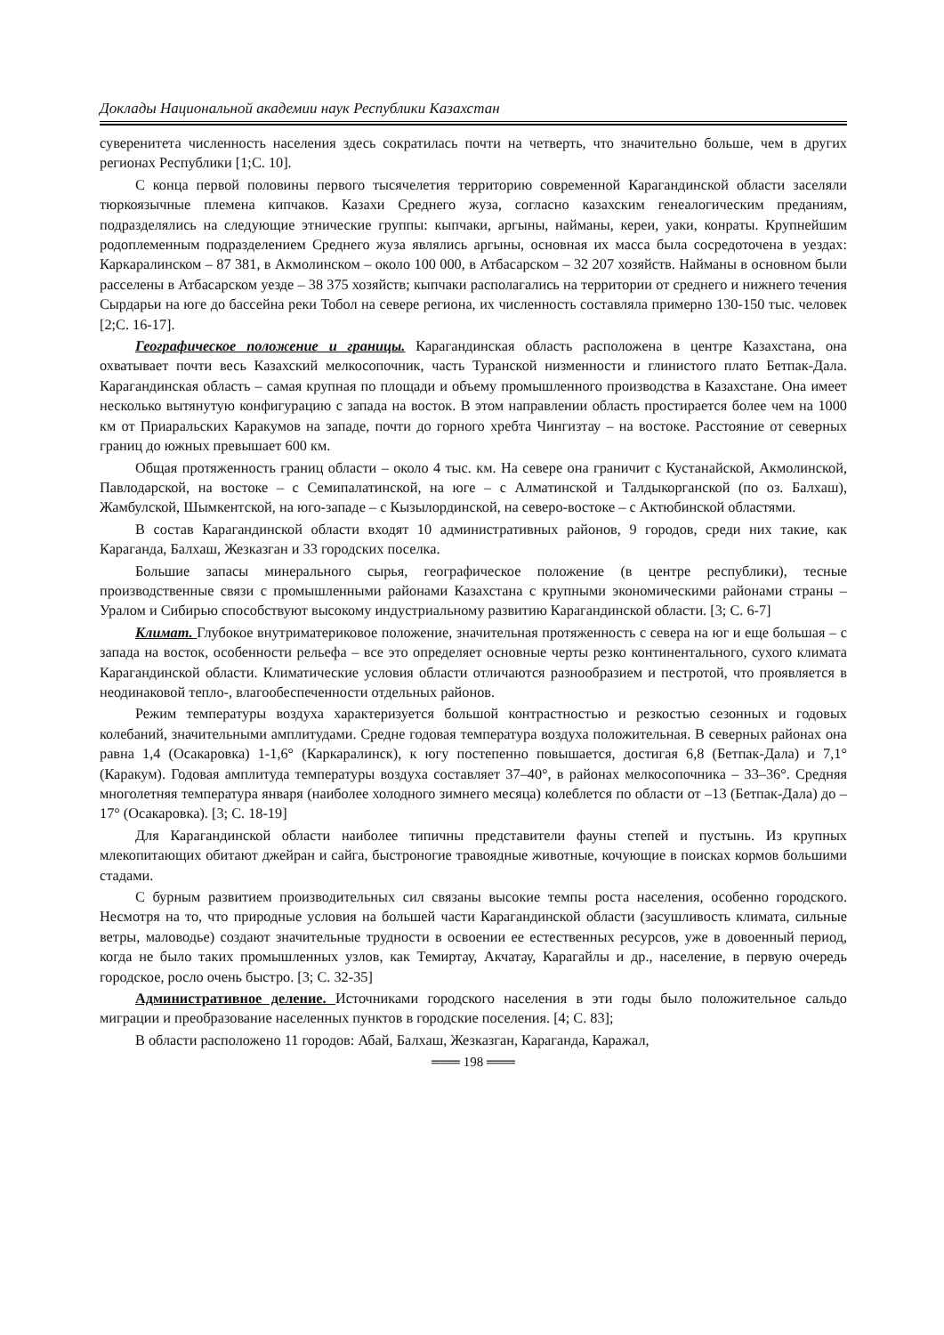Доклады Национальной академии наук Республики Казахстан
суверенитета численность населения здесь сократилась почти на четверть, что значительно больше, чем в других регионах Республики [1;С. 10].
С конца первой половины первого тысячелетия территорию современной Карагандинской области заселяли тюркоязычные племена кипчаков. Казахи Среднего жуза, согласно казахским генеалогическим преданиям, подразделялись на следующие этнические группы: кыпчаки, аргыны, найманы, кереи, уаки, конраты. Крупнейшим родоплеменным подразделением Среднего жуза являлись аргыны, основная их масса была сосредоточена в уездах: Каркаралинском – 87 381, в Акмолинском – около 100 000, в Атбасарском – 32 207 хозяйств. Найманы в основном были расселены в Атбасарском уезде – 38 375 хозяйств; кыпчаки располагались на территории от среднего и нижнего течения Сырдарьи на юге до бассейна реки Тобол на севере региона, их численность составляла примерно 130-150 тыс. человек [2;С. 16-17].
Географическое положение и границы. Карагандинская область расположена в центре Казахстана, она охватывает почти весь Казахский мелкосопочник, часть Туранской низменности и глинистого плато Бетпак-Дала. Карагандинская область – самая крупная по площади и объему промышленного производства в Казахстане. Она имеет несколько вытянутую конфигурацию с запада на восток. В этом направлении область простирается более чем на 1000 км от Приаральских Каракумов на западе, почти до горного хребта Чингизтау – на востоке. Расстояние от северных границ до южных превышает 600 км.
Общая протяженность границ области – около 4 тыс. км. На севере она граничит с Кустанайской, Акмолинской, Павлодарской, на востоке – с Семипалатинской, на юге – с Алматинской и Талдыкорганской (по оз. Балхаш), Жамбулской, Шымкентской, на юго-западе – с Кызылординской, на северо-востоке – с Актюбинской областями.
В состав Карагандинской области входят 10 административных районов, 9 городов, среди них такие, как Караганда, Балхаш, Жезказган и 33 городских поселка.
Большие запасы минерального сырья, географическое положение (в центре республики), тесные производственные связи с промышленными районами Казахстана с крупными экономическими районами страны – Уралом и Сибирью способствуют высокому индустриальному развитию Карагандинской области. [3; С. 6-7]
Климат. Глубокое внутриматериковое положение, значительная протяженность с севера на юг и еще большая – с запада на восток, особенности рельефа – все это определяет основные черты резко континентального, сухого климата Карагандинской области. Климатические условия области отличаются разнообразием и пестротой, что проявляется в неодинаковой тепло-, влагообеспеченности отдельных районов.
Режим температуры воздуха характеризуется большой контрастностью и резкостью сезонных и годовых колебаний, значительными амплитудами. Средне годовая температура воздуха положительная. В северных районах она равна 1,4 (Осакаровка) 1-1,6° (Каркаралинск), к югу постепенно повышается, достигая 6,8 (Бетпак-Дала) и 7,1° (Каракум). Годовая амплитуда температуры воздуха составляет 37–40°, в районах мелкосопочника – 33–36°. Средняя многолетняя температура января (наиболее холодного зимнего месяца) колеблется по области от –13 (Бетпак-Дала) до – 17° (Осакаровка). [3; С. 18-19]
Для Карагандинской области наиболее типичны представители фауны степей и пустынь. Из крупных млекопитающих обитают джейран и сайга, быстроногие травоядные животные, кочующие в поисках кормов большими стадами.
С бурным развитием производительных сил связаны высокие темпы роста населения, особенно городского. Несмотря на то, что природные условия на большей части Карагандинской области (засушливость климата, сильные ветры, маловодье) создают значительные трудности в освоении ее естественных ресурсов, уже в довоенный период, когда не было таких промышленных узлов, как Темиртау, Акчатау, Карагайлы и др., население, в первую очередь городское, росло очень быстро. [3; С. 32-35]
Административное деление. Источниками городского населения в эти годы было положительное сальдо миграции и преобразование населенных пунктов в городские поселения. [4; С. 83];
В области расположено 11 городов: Абай, Балхаш, Жезказган, Караганда, Каражал,
═══ 198 ═══